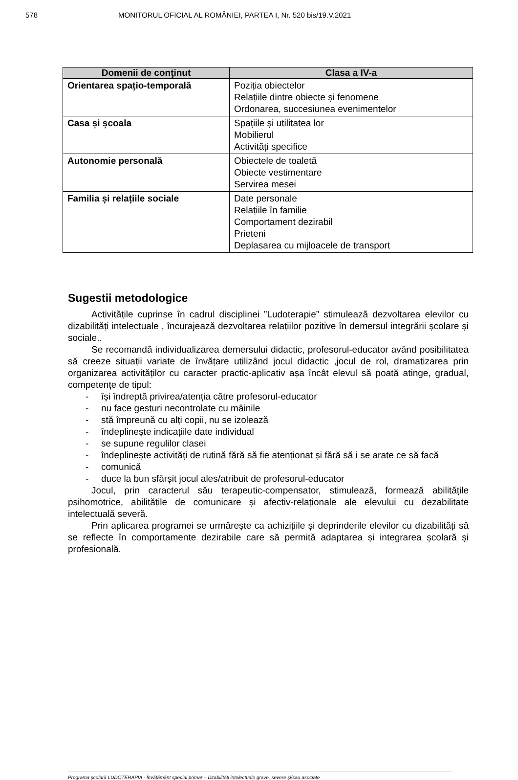578 MONITORUL OFICIAL AL ROMÂNIEI, PARTEA I, Nr. 520 bis/19.V.2021
| Domenii de conţinut | Clasa a IV-a |
| --- | --- |
| Orientarea spaţio-temporală | Poziția obiectelor Relațiile dintre obiecte și fenomene Ordonarea, succesiunea evenimentelor |
| Casa și școala | Spațiile și utilitatea lor Mobilierul Activități specifice |
| Autonomie personală | Obiectele de toaletă Obiecte vestimentare Servirea mesei |
| Familia și relațiile sociale | Date personale Relațiile în familie Comportament dezirabil Prieteni Deplasarea cu mijloacele de transport |
Sugestii metodologice
Activitățile cuprinse în cadrul disciplinei ”Ludoterapie” stimulează dezvoltarea elevilor cu dizabilități intelectuale , încurajează dezvoltarea relațiilor pozitive în demersul integrării școlare și sociale..
Se recomandă individualizarea demersului didactic, profesorul-educator având posibilitatea să creeze situații variate de învățare utilizând jocul didactic ,jocul de rol, dramatizarea prin organizarea activităților cu caracter practic-aplicativ așa încât elevul să poată atinge, gradual, competențe de tipul:
- își îndreptă privirea/atenția către profesorul-educator
- nu face gesturi necontrolate cu mâinile
- stă împreună cu alți copii, nu se izolează
- îndeplinește indicațiile date individual
- se supune regulilor clasei
- îndeplinește activități de rutină fără să fie atenționat și fără să i se arate ce să facă
- comunică
- duce la bun sfârșit jocul ales/atribuit de profesorul-educator
Jocul, prin caracterul său terapeutic-compensator, stimulează, formează abilitățile psihomotrice, abilitățile de comunicare și afectiv-relaționale ale elevului cu dezabilitate intelectuală severă.
Prin aplicarea programei se urmărește ca achizițiile și deprinderile elevilor cu dizabilități să se reflecte în comportamente dezirabile care să permită adaptarea și integrarea școlară și profesională.
Programa școlară LUDOTERAPIA - Învățământ special primar – Dzabilități intelectuale grave, severe și/sau asociate